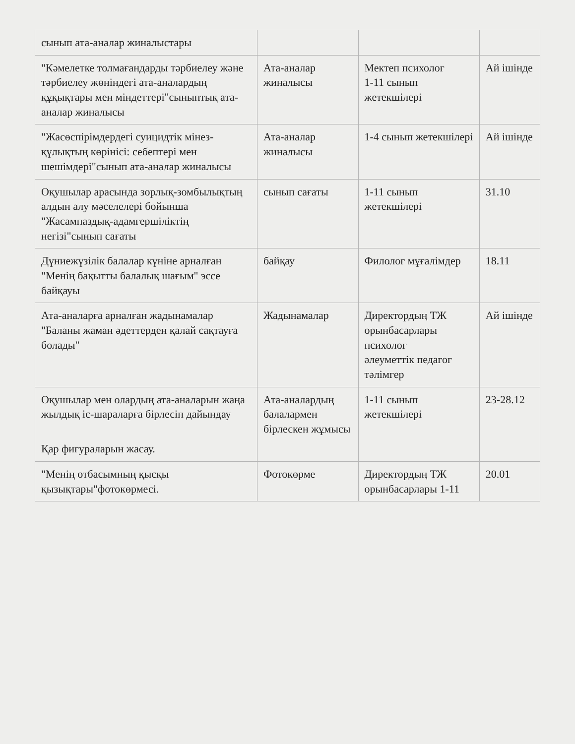| сынып ата-аналар жиналыстары | | | |
| "Кәмелетке толмағандарды тәрбиелеу және тәрбиелеу жөніндегі ата-аналардың құқықтары мен міндеттері"сыныптық ата-аналар жиналысы | Ата-аналар жиналысы | Мектеп психолог 1-11 сынып жетекшілері | Ай ішінде |
| "Жасөспірімдердегі суицидтік мінез-құлықтың көрінісі: себептері мен шешімдері"сынып ата-аналар жиналысы | Ата-аналар жиналысы | 1-4 сынып жетекшілері | Ай ішінде |
| Оқушылар арасында зорлық-зомбылықтың алдын алу мәселелері бойынша "Жасампаздық-адамгершіліктің негізі"сынып сағаты | сынып сағаты | 1-11 сынып жетекшілері | 31.10 |
| Дүниежүзілік балалар күніне арналған "Менің бақытты балалық шағым" эссе байқауы | байқау | Филолог мұғалімдер | 18.11 |
| Ата-аналарға арналған жадынамалар "Баланы жаман әдеттерден қалай сақтауға болады" | Жадынамалар | Директордың ТЖ орынбасарлары психолог әлеуметтік педагог тәлімгер | Ай ішінде |
| Оқушылар мен олардың ата-аналарын жаңа жылдық іс-шараларға бірлесіп дайындау Қар фигураларын жасау. | Ата-аналардың балалармен бірлескен жұмысы | 1-11 сынып жетекшілері | 23-28.12 |
| "Менің отбасымның қысқы қызықтары"фотокөрмесі. | Фотокөрме | Директордың ТЖ орынбасарлары 1-11 | 20.01 |